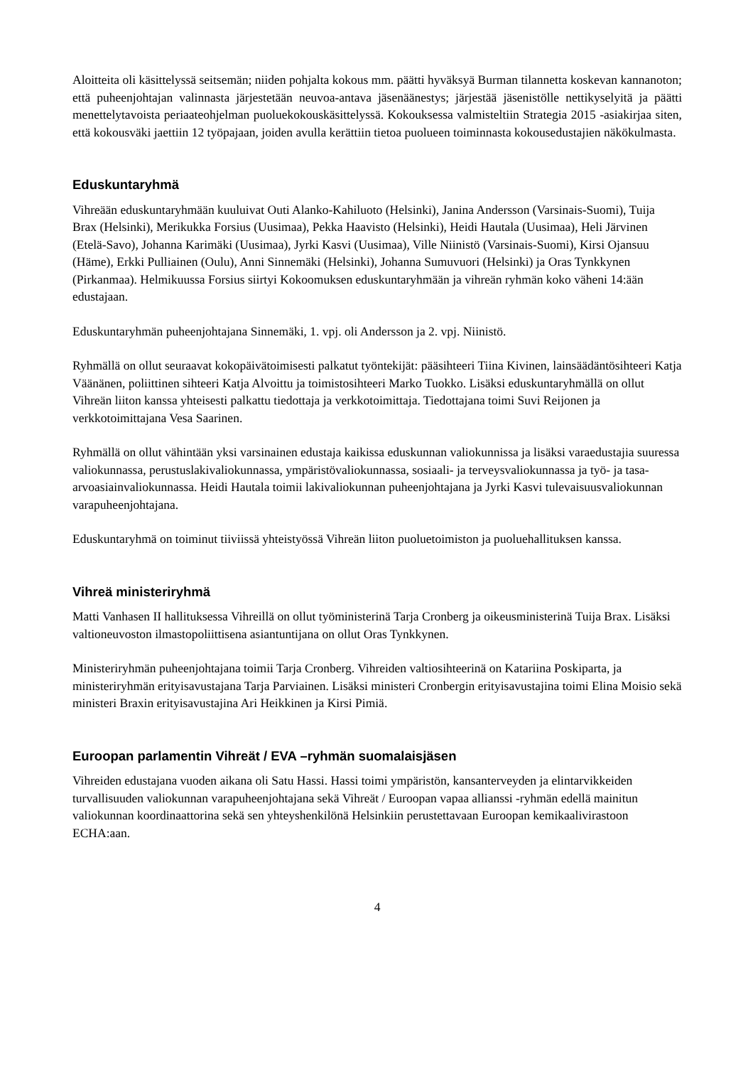Aloitteita oli käsittelyssä seitsemän; niiden pohjalta kokous mm. päätti hyväksyä Burman tilannetta koskevan kannanoton; että puheenjohtajan valinnasta järjestetään neuvoa-antava jäsenäänestys; järjestää jäsenistölle nettikyselyitä ja päätti menettelytavoista periaateohjelman puoluekokouskäsittelyssä. Kokouksessa valmisteltiin Strategia 2015 -asiakirjaa siten, että kokousväki jaettiin 12 työpajaan, joiden avulla kerättiin tietoa puolueen toiminnasta kokousedustajien näkökulmasta.
Eduskuntaryhmä
Vihreään eduskuntaryhmään kuuluivat Outi Alanko-Kahiluoto (Helsinki), Janina Andersson (Varsinais-Suomi), Tuija Brax (Helsinki), Merikukka Forsius (Uusimaa), Pekka Haavisto (Helsinki), Heidi Hautala (Uusimaa), Heli Järvinen (Etelä-Savo), Johanna Karimäki (Uusimaa), Jyrki Kasvi (Uusimaa), Ville Niinistö (Varsinais-Suomi), Kirsi Ojansuu (Häme), Erkki Pulliainen (Oulu), Anni Sinnemäki (Helsinki), Johanna Sumuvuori (Helsinki) ja Oras Tynkkynen (Pirkanmaa). Helmikuussa Forsius siirtyi Kokoomuksen eduskuntaryhmään ja vihreän ryhmän koko väheni 14:ään edustajaan.
Eduskuntaryhmän puheenjohtajana Sinnemäki, 1. vpj. oli Andersson ja 2. vpj. Niinistö.
Ryhmällä on ollut seuraavat kokopäivätoimisesti palkatut työntekijät: pääsihteeri Tiina Kivinen, lainsäädäntösihteeri Katja Väänänen, poliittinen sihteeri Katja Alvoittu ja toimistosihteeri Marko Tuokko. Lisäksi eduskuntaryhmällä on ollut Vihreän liiton kanssa yhteisesti palkattu tiedottaja ja verkkotoimittaja. Tiedottajana toimi Suvi Reijonen ja verkkotoimittajana Vesa Saarinen.
Ryhmällä on ollut vähintään yksi varsinainen edustaja kaikissa eduskunnan valiokunnissa ja lisäksi varaedustajia suuressa valiokunnassa, perustuslakivaliokunnassa, ympäristövaliokunnassa, sosiaali- ja terveysvaliokunnassa ja työ- ja tasa-arvoasiainvaliokunnassa. Heidi Hautala toimii lakivaliokunnan puheenjohtajana ja Jyrki Kasvi tulevaisuusvaliokunnan varapuheenjohtajana.
Eduskuntaryhmä on toiminut tiiviissä yhteistyössä Vihreän liiton puoluetoimiston ja puoluehallituksen kanssa.
Vihreä ministeriryhmä
Matti Vanhasen II hallituksessa Vihreillä on ollut työministerinä Tarja Cronberg ja oikeusministerinä Tuija Brax. Lisäksi valtioneuvoston ilmastopoliittisena asiantuntijana on ollut Oras Tynkkynen.
Ministeriryhmän puheenjohtajana toimii Tarja Cronberg. Vihreiden valtiosihteerinä on Katariina Poskiparta, ja ministeriryhmän erityisavustajana Tarja Parviainen. Lisäksi ministeri Cronbergin erityisavustajina toimi Elina Moisio sekä ministeri Braxin erityisavustajina Ari Heikkinen ja Kirsi Pimiä.
Euroopan parlamentin Vihreät / EVA –ryhmän suomalaisjäsen
Vihreiden edustajana vuoden aikana oli Satu Hassi. Hassi toimi ympäristön, kansanterveyden ja elintarvikkeiden turvallisuuden valiokunnan varapuheenjohtajana sekä Vihreät / Euroopan vapaa allianssi -ryhmän edellä mainitun valiokunnan koordinaattorina sekä sen yhteyshenkilönä Helsinkiin perustettavaan Euroopan kemikaalivirastoon ECHA:aan.
4